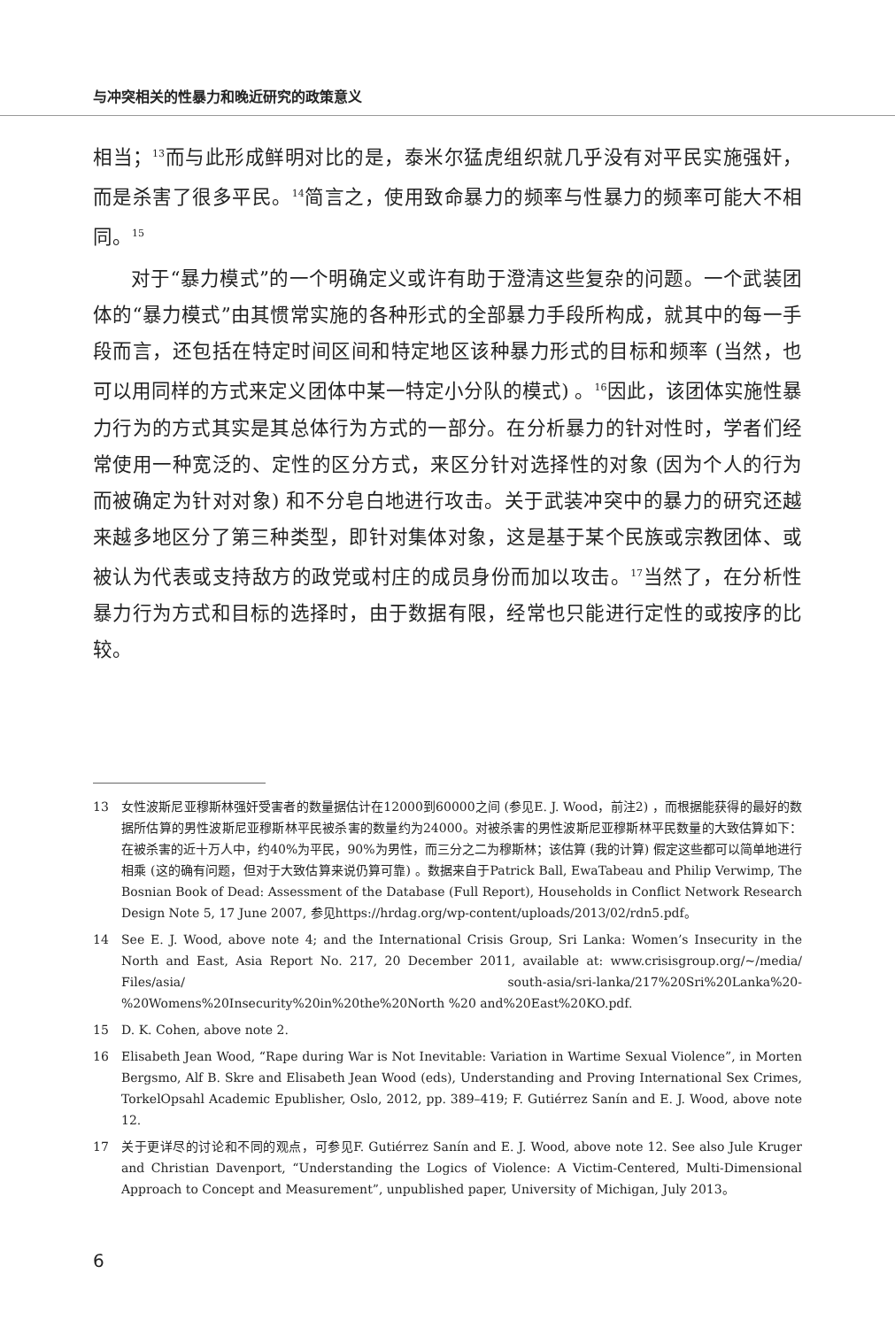与冲突相关的性暴力和晚近研究的政策意义
相当；<sup>13</sup>而与此形成鲜明对比的是，泰米尔猛虎组织就几乎没有对平民实施强奸，而是杀害了很多平民。<sup>14</sup>简言之，使用致命暴力的频率与性暴力的频率可能大不相同。<sup>15</sup>
对于“暴力模式”的一个明确定义或许有助于澄清这些复杂的问题。一个武装团体的“暴力模式”由其惯常实施的各种形式的全部暴力手段所构成，就其中的每一手段而言，还包括在特定时间区间和特定地区该种暴力形式的目标和频率 (当然，也可以用同样的方式来定义团体中某一特定小分队的模式) 。<sup>16</sup>因此，该团体实施性暴力行为的方式其实是其总体行为方式的一部分。在分析暴力的针对性时，学者们经常使用一种宽泛的、定性的区分方式，来区分针对选择性的对象 (因为个人的行为而被确定为针对对象) 和不分皂白地进行攻击。关于武装冲突中的暴力的研究还越来越多地区分了第三种类型，即针对集体对象，这是基于某个民族或宗教团体、或被认为代表或支持敌方的政党或村庄的成员身份而加以攻击。<sup>17</sup>当然了，在分析性暴力行为方式和目标的选择时，由于数据有限，经常也只能进行定性的或按序的比较。
13 女性波斯尼亚穆斯林强奸受害者的数量据估计在12000到60000之间 (参见E. J. Wood，前注2) ，而根据能获得的最好的数据所估算的男性波斯尼亚穆斯林平民被杀害的数量约为24000。对被杀害的男性波斯尼亚穆斯林平民数量的大致估算如下：在被杀害的近十万人中，约40%为平民，90%为男性，而三分之二为穆斯林；该估算 (我的计算) 假定这些都可以简单地进行相乘 (这的确有问题，但对于大致估算来说仍算可靠) 。数据来自于Patrick Ball, EwaTabeau and Philip Verwimp, The Bosnian Book of Dead: Assessment of the Database (Full Report), Households in Conflict Network Research Design Note 5, 17 June 2007, 参见https://hrdag.org/wp-content/uploads/2013/02/rdn5.pdf。
14 See E. J. Wood, above note 4; and the International Crisis Group, Sri Lanka: Women’s Insecurity in the North and East, Asia Report No. 217, 20 December 2011, available at: www.crisisgroup.org/~/media/ Files/asia/ south-asia/sri-lanka/217%20Sri%20Lanka%20-%20Womens%20Insecurity%20in%20the%20North %20 and%20East%20KO.pdf.
15 D. K. Cohen, above note 2.
16 Elisabeth Jean Wood, “Rape during War is Not Inevitable: Variation in Wartime Sexual Violence”, in Morten Bergsmo, Alf B. Skre and Elisabeth Jean Wood (eds), Understanding and Proving International Sex Crimes, TorkelOpsahl Academic Epublisher, Oslo, 2012, pp. 389–419; F. Gutiérrez Sanín and E. J. Wood, above note 12.
17 关于更详尽的讨论和不同的观点，可参见F. Gutiérrez Sanín and E. J. Wood, above note 12. See also Jule Kruger and Christian Davenport, “Understanding the Logics of Violence: A Victim-Centered, Multi-Dimensional Approach to Concept and Measurement”, unpublished paper, University of Michigan, July 2013。
6